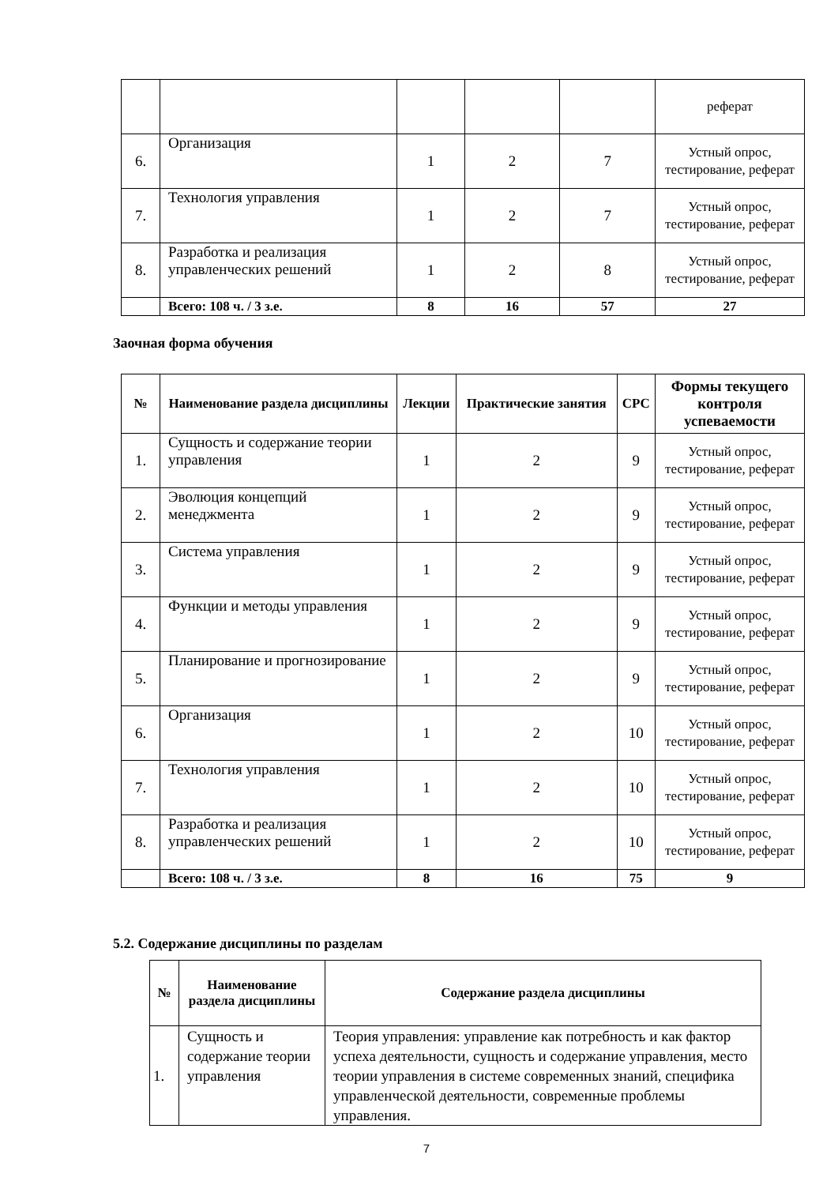| | | | | | реферат |
| 6. | Организация | 1 | 2 | 7 | Устный опрос, тестирование, реферат |
| 7. | Технология управления | 1 | 2 | 7 | Устный опрос, тестирование, реферат |
| 8. | Разработка и реализация управленческих решений | 1 | 2 | 8 | Устный опрос, тестирование, реферат |
| | Всего: 108 ч. / 3 з.е. | 8 | 16 | 57 | 27 |
Заочная форма обучения
| № | Наименование раздела дисциплины | Лекции | Практические занятия | СРС | Формы текущего контроля успеваемости |
| --- | --- | --- | --- | --- | --- |
| 1. | Сущность и содержание теории управления | 1 | 2 | 9 | Устный опрос, тестирование, реферат |
| 2. | Эволюция концепций менеджмента | 1 | 2 | 9 | Устный опрос, тестирование, реферат |
| 3. | Система управления | 1 | 2 | 9 | Устный опрос, тестирование, реферат |
| 4. | Функции и методы управления | 1 | 2 | 9 | Устный опрос, тестирование, реферат |
| 5. | Планирование и прогнозирование | 1 | 2 | 9 | Устный опрос, тестирование, реферат |
| 6. | Организация | 1 | 2 | 10 | Устный опрос, тестирование, реферат |
| 7. | Технология управления | 1 | 2 | 10 | Устный опрос, тестирование, реферат |
| 8. | Разработка и реализация управленческих решений | 1 | 2 | 10 | Устный опрос, тестирование, реферат |
| | Всего: 108 ч. / 3 з.е. | 8 | 16 | 75 | 9 |
5.2. Содержание дисциплины по разделам
| № | Наименование раздела дисциплины | Содержание раздела дисциплины |
| --- | --- | --- |
| 1. | Сущность и содержание теории управления | Теория управления: управление как потребность и как фактор успеха деятельности, сущность и содержание управления, место теории управления в системе современных знаний, специфика управленческой деятельности, современные проблемы управления. |
7